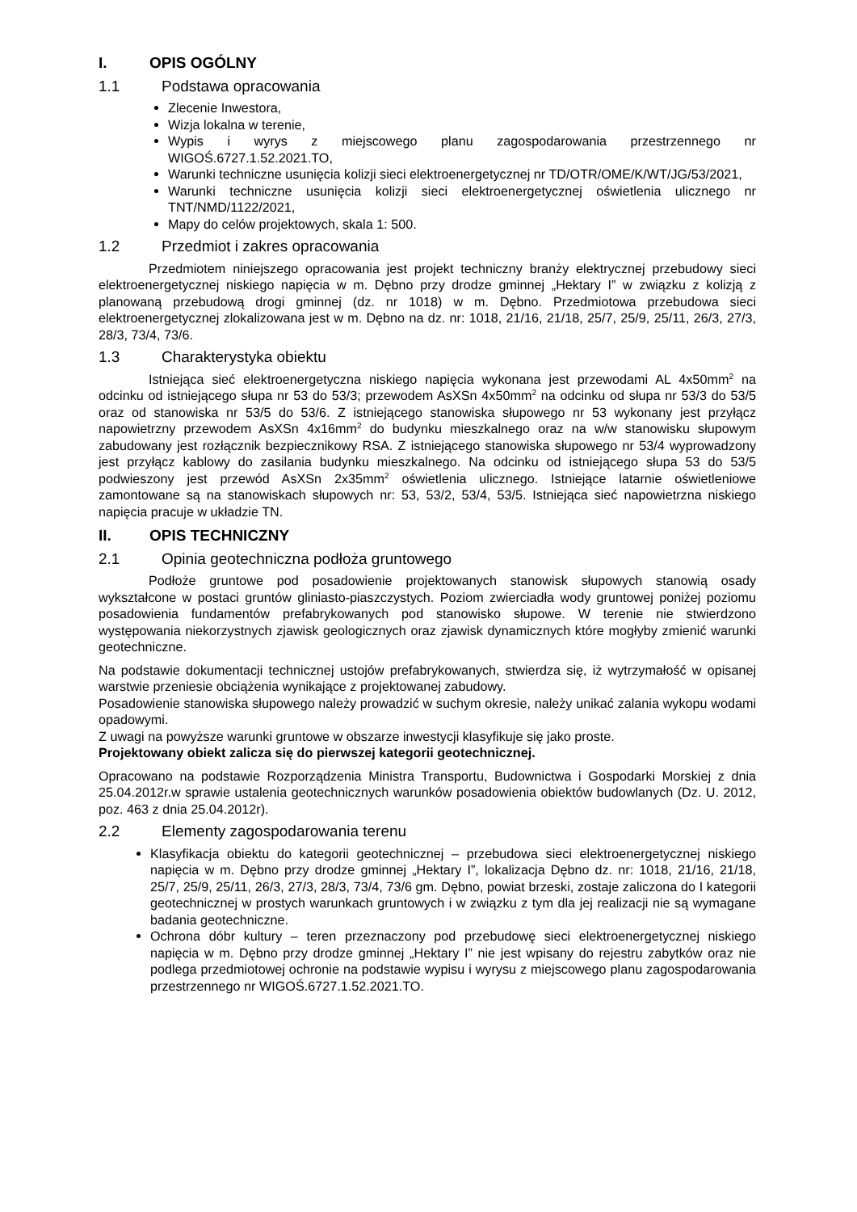I. OPIS OGÓLNY
1.1 Podstawa opracowania
Zlecenie Inwestora,
Wizja lokalna w terenie,
Wypis i wyrys z miejscowego planu zagospodarowania przestrzennego nr WIGOŚ.6727.1.52.2021.TO,
Warunki techniczne usunięcia kolizji sieci elektroenergetycznej nr TD/OTR/OME/K/WT/JG/53/2021,
Warunki techniczne usunięcia kolizji sieci elektroenergetycznej oświetlenia ulicznego nr TNT/NMD/1122/2021,
Mapy do celów projektowych, skala 1: 500.
1.2 Przedmiot i zakres opracowania
Przedmiotem niniejszego opracowania jest projekt techniczny branży elektrycznej przebudowy sieci elektroenergetycznej niskiego napięcia w m. Dębno przy drodze gminnej „Hektary I” w związku z kolizją z planowaną przebudową drogi gminnej (dz. nr 1018) w m. Dębno. Przedmiotowa przebudowa sieci elektroenergetycznej zlokalizowana jest w m. Dębno na dz. nr: 1018, 21/16, 21/18, 25/7, 25/9, 25/11, 26/3, 27/3, 28/3, 73/4, 73/6.
1.3 Charakterystyka obiektu
Istniejąca sieć elektroenergetyczna niskiego napięcia wykonana jest przewodami AL 4x50mm<sup>2</sup> na odcinku od istniejącego słupa nr 53 do 53/3; przewodem AsXSn 4x50mm<sup>2</sup> na odcinku od słupa nr 53/3 do 53/5 oraz od stanowiska nr 53/5 do 53/6. Z istniejącego stanowiska słupowego nr 53 wykonany jest przyłącz napowietrzny przewodem AsXSn 4x16mm<sup>2</sup> do budynku mieszkalnego oraz na w/w stanowisku słupowym zabudowany jest rozłącznik bezpiecznikowy RSA. Z istniejącego stanowiska słupowego nr 53/4 wyprowadzony jest przyłącz kablowy do zasilania budynku mieszkalnego. Na odcinku od istniejącego słupa 53 do 53/5 podwieszony jest przewód AsXSn 2x35mm<sup>2</sup> oświetlenia ulicznego. Istniejące latarnie oświetleniowe zamontowane są na stanowiskach słupowych nr: 53, 53/2, 53/4, 53/5. Istniejąca sieć napowietrzna niskiego napięcia pracuje w układzie TN.
II. OPIS TECHNICZNY
2.1 Opinia geotechniczna podłoża gruntowego
Podłoże gruntowe pod posadowienie projektowanych stanowisk słupowych stanowią osady wykształcone w postaci gruntów gliniasto-piaszczystych. Poziom zwierciadła wody gruntowej poniżej poziomu posadowienia fundamentów prefabrykowanych pod stanowisko słupowe. W terenie nie stwierdzono występowania niekorzystnych zjawisk geologicznych oraz zjawisk dynamicznych które mogłyby zmienić warunki geotechniczne.
Na podstawie dokumentacji technicznej ustojów prefabrykowanych, stwierdza się, iż wytrzymałość w opisanej warstwie przeniesie obciążenia wynikające z projektowanej zabudowy.
Posadowienie stanowiska słupowego należy prowadzić w suchym okresie, należy unikać zalania wykopu wodami opadowymi.
Z uwagi na powyższe warunki gruntowe w obszarze inwestycji klasyfikuje się jako proste.
Projektowany obiekt zalicza się do pierwszej kategorii geotechnicznej.
Opracowano na podstawie Rozporządzenia Ministra Transportu, Budownictwa i Gospodarki Morskiej z dnia 25.04.2012r.w sprawie ustalenia geotechnicznych warunków posadowienia obiektów budowlanych (Dz. U. 2012, poz. 463 z dnia 25.04.2012r).
2.2 Elementy zagospodarowania terenu
Klasyfikacja obiektu do kategorii geotechnicznej – przebudowa sieci elektroenergetycznej niskiego napięcia w m. Dębno przy drodze gminnej „Hektary I”, lokalizacja Dębno dz. nr: 1018, 21/16, 21/18, 25/7, 25/9, 25/11, 26/3, 27/3, 28/3, 73/4, 73/6 gm. Dębno, powiat brzeski, zostaje zaliczona do I kategorii geotechnicznej w prostych warunkach gruntowych i w związku z tym dla jej realizacji nie są wymagane badania geotechniczne.
Ochrona dóbr kultury – teren przeznaczony pod przebudowę sieci elektroenergetycznej niskiego napięcia w m. Dębno przy drodze gminnej „Hektary I” nie jest wpisany do rejestru zabytków oraz nie podlega przedmiotowej ochronie na podstawie wypisu i wyrysu z miejscowego planu zagospodarowania przestrzennego nr WIGOŚ.6727.1.52.2021.TO.